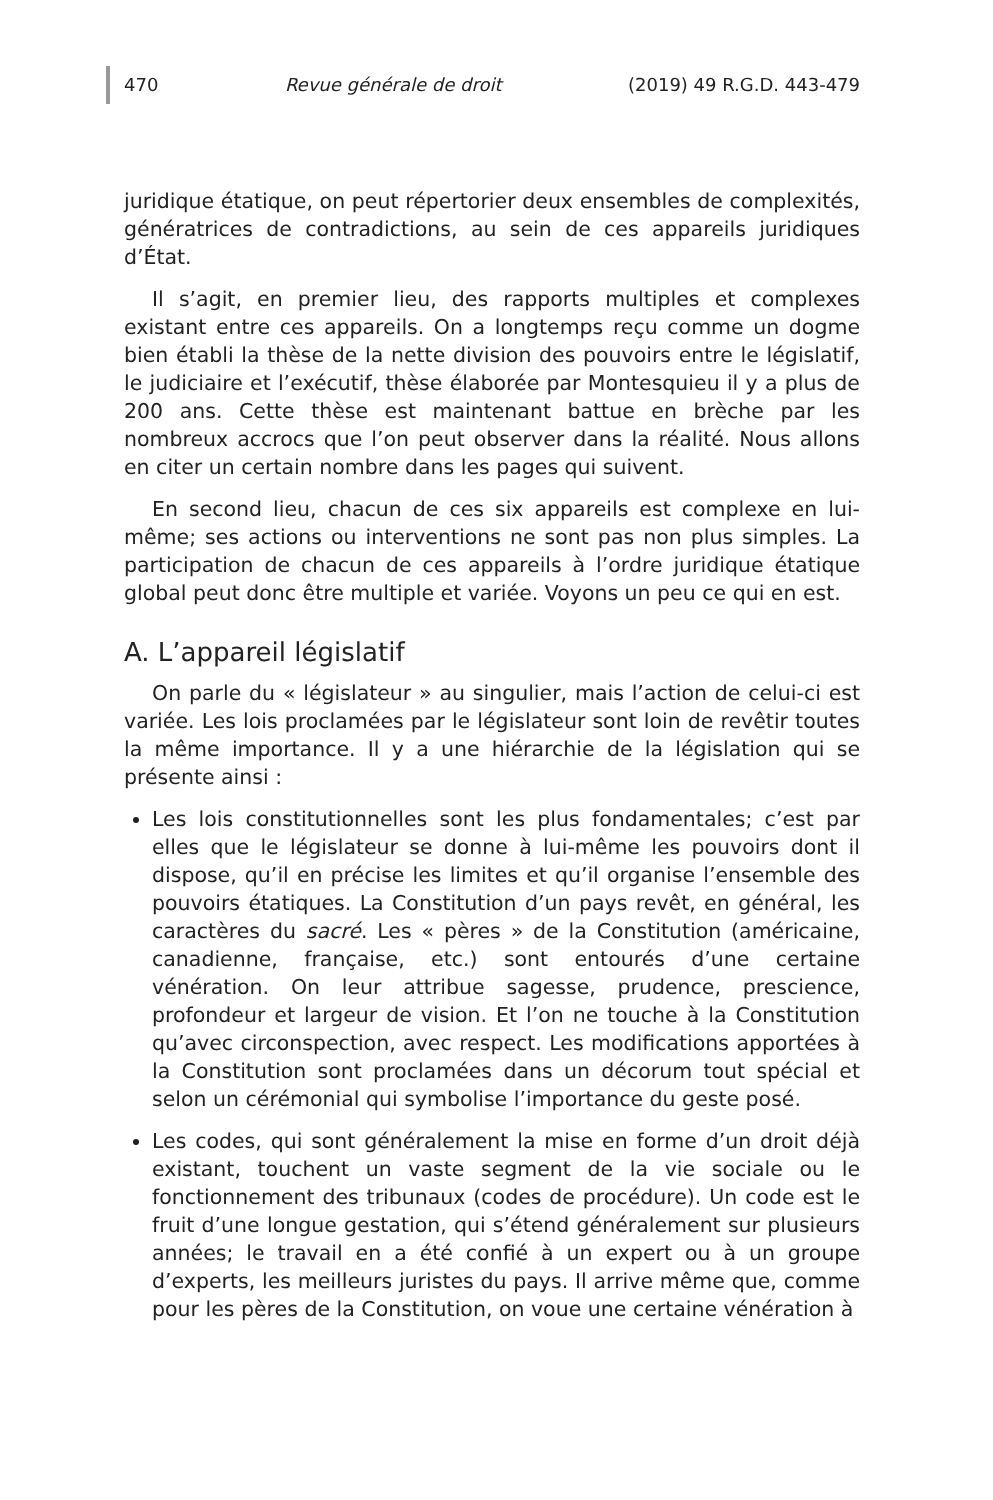470 Revue générale de droit (2019) 49 R.G.D. 443-479
juridique étatique, on peut répertorier deux ensembles de complexités, génératrices de contradictions, au sein de ces appareils juridiques d’État.
Il s’agit, en premier lieu, des rapports multiples et complexes existant entre ces appareils. On a longtemps reçu comme un dogme bien établi la thèse de la nette division des pouvoirs entre le législatif, le judiciaire et l’exécutif, thèse élaborée par Montesquieu il y a plus de 200 ans. Cette thèse est maintenant battue en brèche par les nombreux accrocs que l’on peut observer dans la réalité. Nous allons en citer un certain nombre dans les pages qui suivent.
En second lieu, chacun de ces six appareils est complexe en lui-même; ses actions ou interventions ne sont pas non plus simples. La participation de chacun de ces appareils à l’ordre juridique étatique global peut donc être multiple et variée. Voyons un peu ce qui en est.
A. L’appareil législatif
On parle du « législateur » au singulier, mais l’action de celui-ci est variée. Les lois proclamées par le législateur sont loin de revêtir toutes la même importance. Il y a une hiérarchie de la législation qui se présente ainsi :
Les lois constitutionnelles sont les plus fondamentales; c’est par elles que le législateur se donne à lui-même les pouvoirs dont il dispose, qu’il en précise les limites et qu’il organise l’ensemble des pouvoirs étatiques. La Constitution d’un pays revêt, en général, les caractères du sacré. Les « pères » de la Constitution (américaine, canadienne, française, etc.) sont entourés d’une certaine vénération. On leur attribue sagesse, prudence, prescience, profondeur et largeur de vision. Et l’on ne touche à la Constitution qu’avec circonspection, avec respect. Les modifications apportées à la Constitution sont proclamées dans un décorum tout spécial et selon un cérémonial qui symbolise l’importance du geste posé.
Les codes, qui sont généralement la mise en forme d’un droit déjà existant, touchent un vaste segment de la vie sociale ou le fonctionnement des tribunaux (codes de procédure). Un code est le fruit d’une longue gestation, qui s’étend généralement sur plusieurs années; le travail en a été confié à un expert ou à un groupe d’experts, les meilleurs juristes du pays. Il arrive même que, comme pour les pères de la Constitution, on voue une certaine vénération à